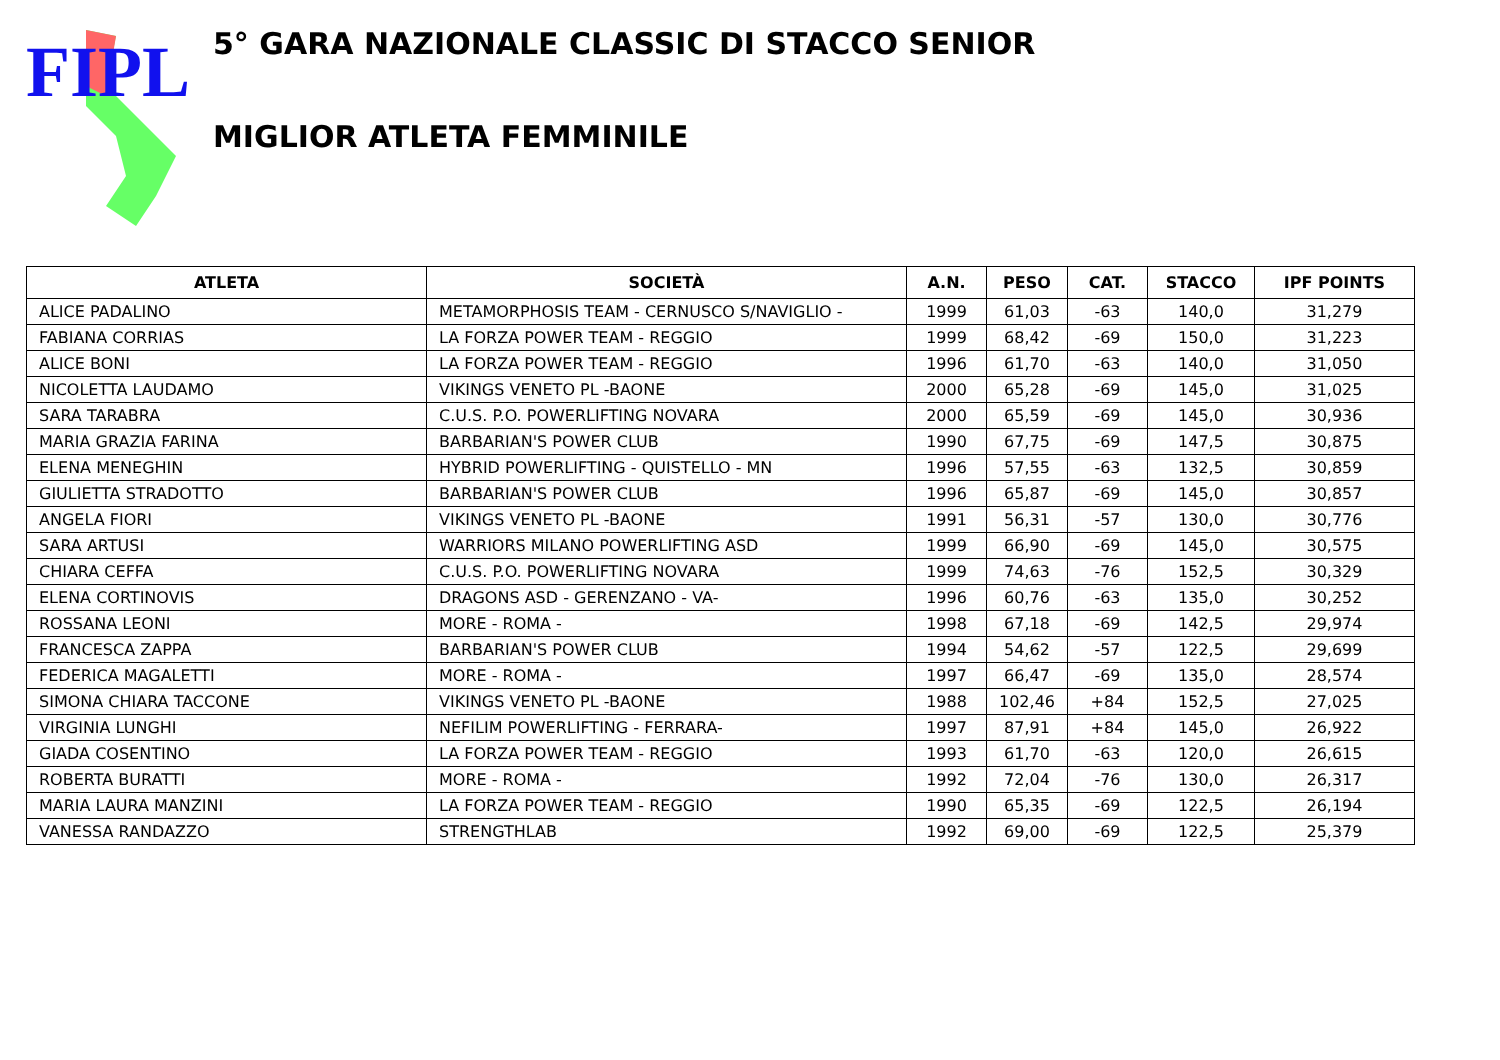FIPL
5° GARA NAZIONALE CLASSIC DI STACCO SENIOR
MIGLIOR ATLETA FEMMINILE
| ATLETA | SOCIETÀ | A.N. | PESO | CAT. | STACCO | IPF POINTS |
| --- | --- | --- | --- | --- | --- | --- |
| ALICE PADALINO | METAMORPHOSIS TEAM - CERNUSCO S/NAVIGLIO - | 1999 | 61,03 | -63 | 140,0 | 31,279 |
| FABIANA CORRIAS | LA FORZA POWER TEAM - REGGIO | 1999 | 68,42 | -69 | 150,0 | 31,223 |
| ALICE BONI | LA FORZA POWER TEAM - REGGIO | 1996 | 61,70 | -63 | 140,0 | 31,050 |
| NICOLETTA LAUDAMO | VIKINGS VENETO PL -BAONE | 2000 | 65,28 | -69 | 145,0 | 31,025 |
| SARA TARABRA | C.U.S. P.O. POWERLIFTING NOVARA | 2000 | 65,59 | -69 | 145,0 | 30,936 |
| MARIA GRAZIA FARINA | BARBARIAN'S POWER CLUB | 1990 | 67,75 | -69 | 147,5 | 30,875 |
| ELENA MENEGHIN | HYBRID POWERLIFTING - QUISTELLO - MN | 1996 | 57,55 | -63 | 132,5 | 30,859 |
| GIULIETTA STRADOTTO | BARBARIAN'S POWER CLUB | 1996 | 65,87 | -69 | 145,0 | 30,857 |
| ANGELA FIORI | VIKINGS VENETO PL -BAONE | 1991 | 56,31 | -57 | 130,0 | 30,776 |
| SARA ARTUSI | WARRIORS MILANO POWERLIFTING ASD | 1999 | 66,90 | -69 | 145,0 | 30,575 |
| CHIARA CEFFA | C.U.S. P.O. POWERLIFTING NOVARA | 1999 | 74,63 | -76 | 152,5 | 30,329 |
| ELENA CORTINOVIS | DRAGONS ASD - GERENZANO - VA- | 1996 | 60,76 | -63 | 135,0 | 30,252 |
| ROSSANA LEONI | MORE - ROMA - | 1998 | 67,18 | -69 | 142,5 | 29,974 |
| FRANCESCA ZAPPA | BARBARIAN'S POWER CLUB | 1994 | 54,62 | -57 | 122,5 | 29,699 |
| FEDERICA MAGALETTI | MORE - ROMA - | 1997 | 66,47 | -69 | 135,0 | 28,574 |
| SIMONA CHIARA TACCONE | VIKINGS VENETO PL -BAONE | 1988 | 102,46 | +84 | 152,5 | 27,025 |
| VIRGINIA LUNGHI | NEFILIM POWERLIFTING - FERRARA- | 1997 | 87,91 | +84 | 145,0 | 26,922 |
| GIADA COSENTINO | LA FORZA POWER TEAM - REGGIO | 1993 | 61,70 | -63 | 120,0 | 26,615 |
| ROBERTA BURATTI | MORE - ROMA - | 1992 | 72,04 | -76 | 130,0 | 26,317 |
| MARIA LAURA MANZINI | LA FORZA POWER TEAM - REGGIO | 1990 | 65,35 | -69 | 122,5 | 26,194 |
| VANESSA RANDAZZO | STRENGTHLAB | 1992 | 69,00 | -69 | 122,5 | 25,379 |